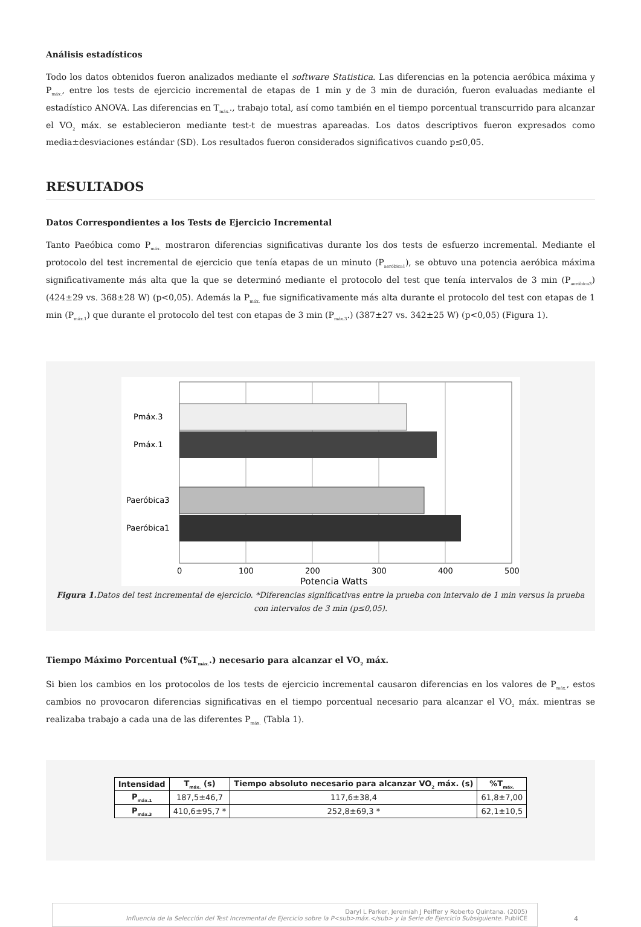Análisis estadísticos
Todo los datos obtenidos fueron analizados mediante el software Statistica. Las diferencias en la potencia aeróbica máxima y P<sub>máx.</sub>, entre los tests de ejercicio incremental de etapas de 1 min y de 3 min de duración, fueron evaluadas mediante el estadístico ANOVA. Las diferencias en T<sub>máx.</sub>., trabajo total, así como también en el tiempo porcentual transcurrido para alcanzar el VO<sub>2</sub> máx. se establecieron mediante test-t de muestras apareadas. Los datos descriptivos fueron expresados como media±desviaciones estándar (SD). Los resultados fueron considerados significativos cuando p≤0,05.
RESULTADOS
Datos Correspondientes a los Tests de Ejercicio Incremental
Tanto Paeóbica como P<sub>máx.</sub> mostraron diferencias significativas durante los dos tests de esfuerzo incremental. Mediante el protocolo del test incremental de ejercicio que tenía etapas de un minuto (P<sub>aeróbica1</sub>), se obtuvo una potencia aeróbica máxima significativamente más alta que la que se determinó mediante el protocolo del test que tenía intervalos de 3 min (P<sub>aeróbica3</sub>) (424±29 vs. 368±28 W) (p<0,05). Además la P<sub>máx.</sub> fue significativamente más alta durante el protocolo del test con etapas de 1 min (P<sub>máx.1</sub>) que durante el protocolo del test con etapas de 3 min (P<sub>máx.3</sub>.) (387±27 vs. 342±25 W) (p<0,05) (Figura 1).
Pmáx.3
Pmáx.1
Paeróbica3
Paeróbica1
0
100
200
300
400
500
Potencia Watts
Figura 1. Datos del test incremental de ejercicio. *Diferencias significativas entre la prueba con intervalo de 1 min versus la prueba con intervalos de 3 min (p≤0,05).
Tiempo Máximo Porcentual (%T<sub>máx.</sub>.) necesario para alcanzar el VO<sub>2</sub> máx.
Si bien los cambios en los protocolos de los tests de ejercicio incremental causaron diferencias en los valores de P<sub>máx.</sub>, estos cambios no provocaron diferencias significativas en el tiempo porcentual necesario para alcanzar el VO<sub>2</sub> máx. mientras se realizaba trabajo a cada una de las diferentes P<sub>máx.</sub> (Tabla 1).
| Intensidad | T<sub>máx.</sub> (s) | Tiempo absoluto necesario para alcanzar VO<sub>2</sub> máx. (s) | %T<sub>máx.</sub> |
| --- | --- | --- | --- |
| P<sub>máx.1</sub> | 187,5±46,7 | 117,6±38,4 | 61,8±7,00 |
| P<sub>máx.3</sub> | 410,6±95,7 * | 252,8±69,3 * | 62,1±10,5 |
Daryl L Parker, Jeremiah J Peiffer y Roberto Quintana. (2005)
Influencia de la Selección del Test Incremental de Ejercicio sobre la P<sub>máx.</sub> y la Serie de Ejercicio Subsiguiente. PubliCE
4